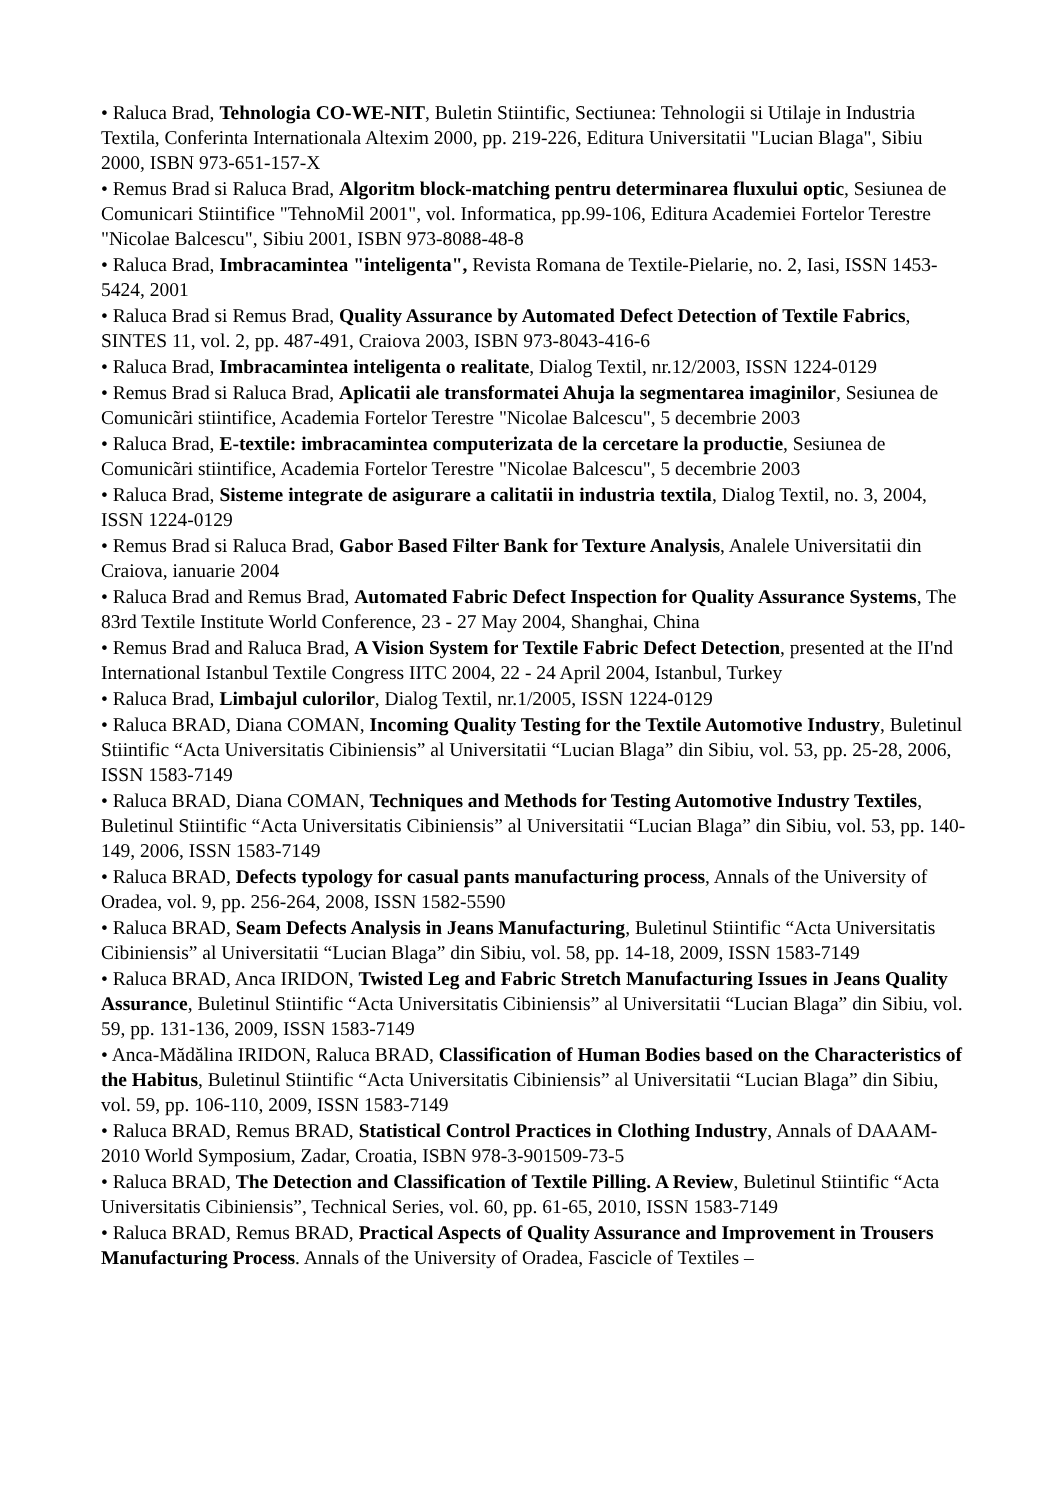• Raluca Brad, Tehnologia CO-WE-NIT, Buletin Stiintific, Sectiunea: Tehnologii si Utilaje in Industria Textila, Conferinta Internationala Altexim 2000, pp. 219-226, Editura Universitatii "Lucian Blaga", Sibiu 2000, ISBN 973-651-157-X
• Remus Brad si Raluca Brad, Algoritm block-matching pentru determinarea fluxului optic, Sesiunea de Comunicari Stiintifice "TehnoMil 2001", vol. Informatica, pp.99-106, Editura Academiei Fortelor Terestre "Nicolae Balcescu", Sibiu 2001, ISBN 973-8088-48-8
• Raluca Brad, Imbracamintea "inteligenta", Revista Romana de Textile-Pielarie, no. 2, Iasi, ISSN 1453-5424, 2001
• Raluca Brad si Remus Brad, Quality Assurance by Automated Defect Detection of Textile Fabrics, SINTES 11, vol. 2, pp. 487-491, Craiova 2003, ISBN 973-8043-416-6
• Raluca Brad, Imbracamintea inteligenta o realitate, Dialog Textil, nr.12/2003, ISSN 1224-0129
• Remus Brad si Raluca Brad, Aplicatii ale transformatei Ahuja la segmentarea imaginilor, Sesiunea de Comunicãri stiintifice, Academia Fortelor Terestre "Nicolae Balcescu", 5 decembrie 2003
• Raluca Brad, E-textile: imbracamintea computerizata de la cercetare la productie, Sesiunea de Comunicãri stiintifice, Academia Fortelor Terestre "Nicolae Balcescu", 5 decembrie 2003
• Raluca Brad, Sisteme integrate de asigurare a calitatii in industria textila, Dialog Textil, no. 3, 2004, ISSN 1224-0129
• Remus Brad si Raluca Brad, Gabor Based Filter Bank for Texture Analysis, Analele Universitatii din Craiova, ianuarie 2004
• Raluca Brad and Remus Brad, Automated Fabric Defect Inspection for Quality Assurance Systems, The 83rd Textile Institute World Conference, 23 - 27 May 2004, Shanghai, China
• Remus Brad and Raluca Brad, A Vision System for Textile Fabric Defect Detection, presented at the II'nd International Istanbul Textile Congress IITC 2004, 22 - 24 April 2004, Istanbul, Turkey
• Raluca Brad, Limbajul culorilor, Dialog Textil, nr.1/2005, ISSN 1224-0129
• Raluca BRAD, Diana COMAN, Incoming Quality Testing for the Textile Automotive Industry, Buletinul Stiintific “Acta Universitatis Cibiniensis” al Universitatii “Lucian Blaga” din Sibiu, vol. 53, pp. 25-28, 2006, ISSN 1583-7149
• Raluca BRAD, Diana COMAN, Techniques and Methods for Testing Automotive Industry Textiles, Buletinul Stiintific “Acta Universitatis Cibiniensis” al Universitatii “Lucian Blaga” din Sibiu, vol. 53, pp. 140-149, 2006, ISSN 1583-7149
• Raluca BRAD, Defects typology for casual pants manufacturing process, Annals of the University of Oradea, vol. 9, pp. 256-264, 2008, ISSN 1582-5590
• Raluca BRAD, Seam Defects Analysis in Jeans Manufacturing, Buletinul Stiintific “Acta Universitatis Cibiniensis” al Universitatii “Lucian Blaga” din Sibiu, vol. 58, pp. 14-18, 2009, ISSN 1583-7149
• Raluca BRAD, Anca IRIDON, Twisted Leg and Fabric Stretch Manufacturing Issues in Jeans Quality Assurance, Buletinul Stiintific “Acta Universitatis Cibiniensis” al Universitatii “Lucian Blaga” din Sibiu, vol. 59, pp. 131-136, 2009, ISSN 1583-7149
• Anca-Mădălina IRIDON, Raluca BRAD, Classification of Human Bodies based on the Characteristics of the Habitus, Buletinul Stiintific “Acta Universitatis Cibiniensis” al Universitatii “Lucian Blaga” din Sibiu, vol. 59, pp. 106-110, 2009, ISSN 1583-7149
• Raluca BRAD, Remus BRAD, Statistical Control Practices in Clothing Industry, Annals of DAAAM-2010 World Symposium, Zadar, Croatia, ISBN 978-3-901509-73-5
• Raluca BRAD, The Detection and Classification of Textile Pilling. A Review, Buletinul Stiintific “Acta Universitatis Cibiniensis”, Technical Series, vol. 60, pp. 61-65, 2010, ISSN 1583-7149
• Raluca BRAD, Remus BRAD, Practical Aspects of Quality Assurance and Improvement in Trousers Manufacturing Process. Annals of the University of Oradea, Fascicle of Textiles –